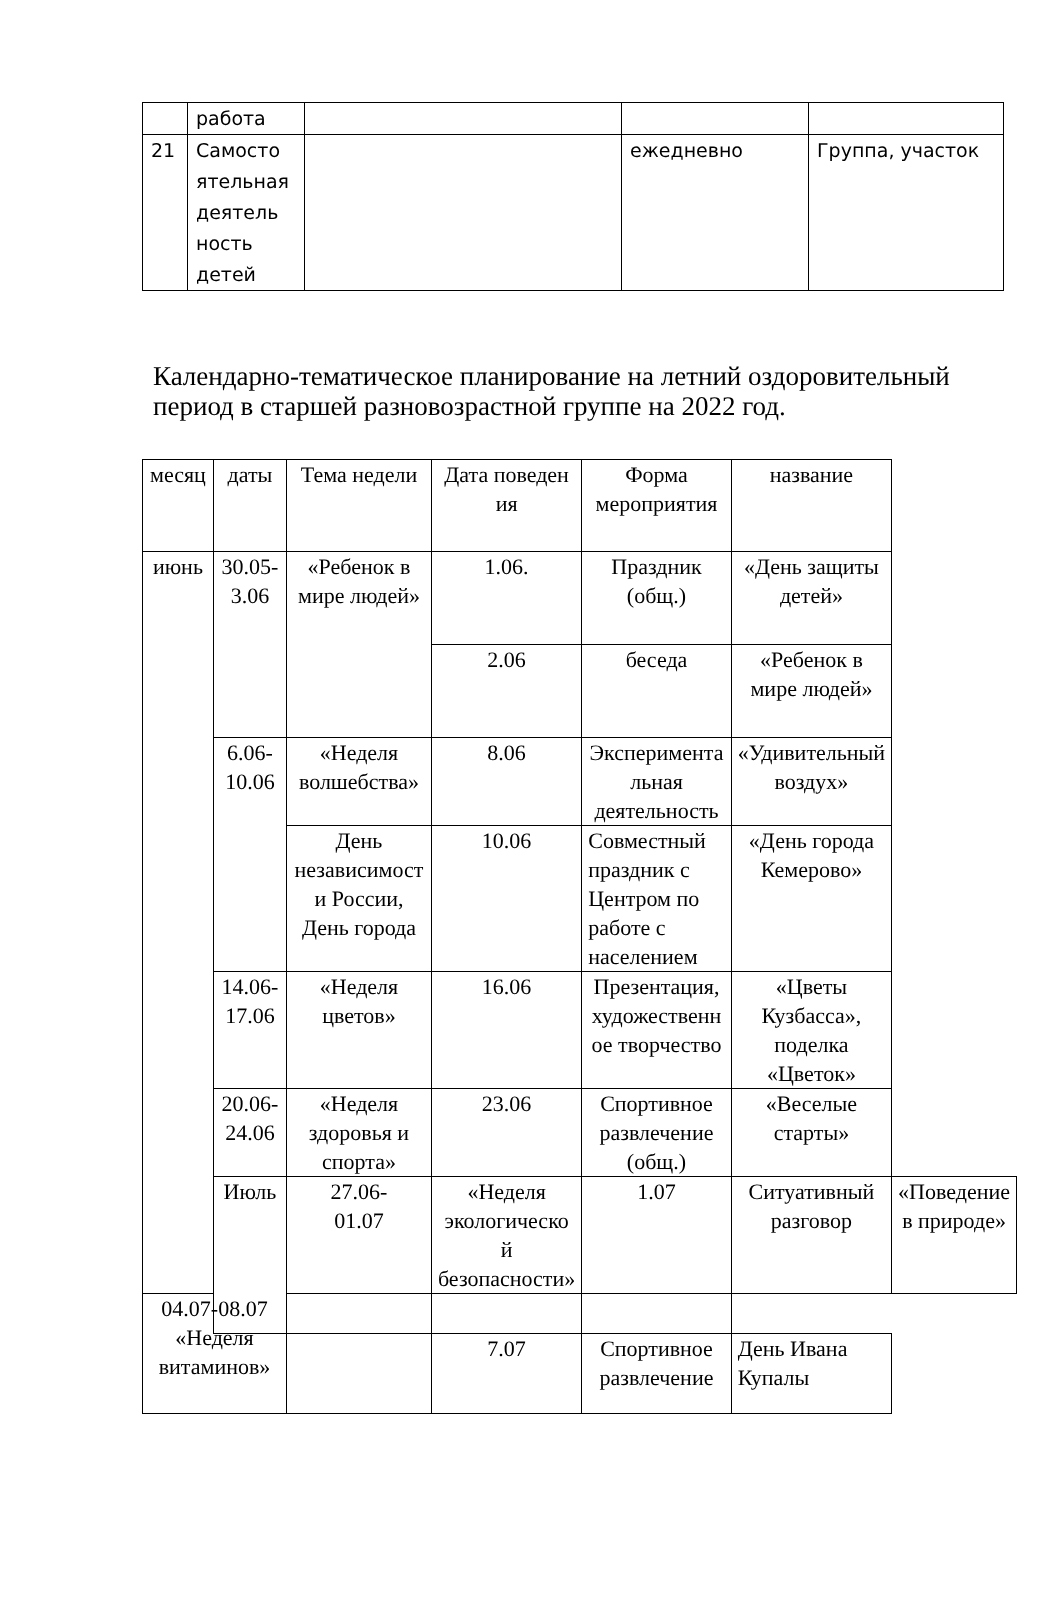| | работа | | | |
| 21 | Самосто ятельная деятель ность детей | | ежедневно | Группа, участок |
Календарно-тематическое планирование на летний оздоровительный период в старшей разновозрастной группе на 2022 год.
| месяц | даты | Тема недели | Дата поведен ия | Форма мероприятия | название | |
| --- | --- | --- | --- | --- | --- | --- |
| июнь | 30.05- 3.06 | «Ребенок в мире людей» | 1.06. | Праздник (общ.) | «День защиты детей» | |
| | | | 2.06 | беседа | «Ребенок в мире людей» | |
| | 6.06- 10.06 | «Неделя волшебства» | 8.06 | Эксперимента льная деятельность | «Удивительный воздух» | |
| | | День независимост и России, День города | 10.06 | Совместный праздник с Центром по работе с населением | «День города Кемерово» | |
| | 14.06- 17.06 | «Неделя цветов» | 16.06 | Презентация, художественн ое творчество | «Цветы Кузбасса», поделка «Цветок» | |
| | 20.06- 24.06 | «Неделя здоровья и спорта» | 23.06 | Спортивное развлечение (общ.) | «Веселые старты» | |
| | Июль | 27.06- 01.07 | «Неделя экологическо й безопасности» | 1.07 | Ситуативный разговор | «Поведение в природе» |
| 04.07-08.07 «Неделя витаминов» | | | | | | |
| | | | 7.07 | Спортивное развлечение | День Ивана Купалы | |